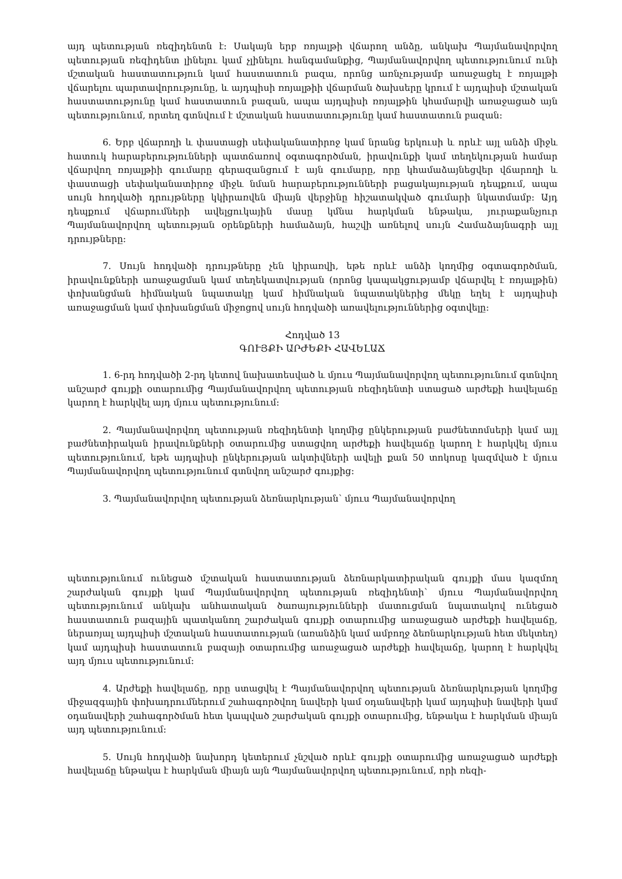այդ պետության ռեզիդենտն է: Սակայն երբ ռոյալթի վճարող անձը, անկախ Պայմանավոր­վող պետության ռեզիդենտ լինելու կամ չլինելու հանգամանքից, Պայմանավորվող պետությու­նում ունի մշտական հաստատություն կամ հաստատուն բազա, որոնց առնչությամբ առաջա­ցել է ռոյալթի վճարելու պարտավորությունը, և այդպիսի ռոյալթիի վճարման ծախսերը կրում է այդպիսի մշտական հաստատությունը կամ հաստատուն բազան, ապա այդպիսի ռոյալթին կհամարվի առաջացած այն պետությունում, որտեղ գտնվում է մշտական հաստատությունը կամ հաստատուն բազան:
6. Երբ վճարողի և փաստացի սեփականատիրոջ կամ նրանց երկուսի և որևէ այլ անձի միջև հատուկ հարաբերությունների պատճառով օգտագործման, իրավունքի կամ տեղեկութ­յան համար վճարվող ռոյալթիի գումարը գերազանցում է այն գումարը, որը կհամաձայնեցվեր վճարողի և փաստացի սեփականատիրոջ միջև նման հարաբերությունների բացակայության դեպքում, ապա սույն հոդվածի դրույթները կկիրառվեն միայն վերջինը հիշատակված գումարի նկատմամբ: Այդ դեպքում վճարումների ավելցուկային մասը կմնա հարկման ենթակա, յուրա­քանչյուր Պայմանավորվող պետության օրենքների համաձայն, հաշվի առնելով սույն Համա­ձայնագրի այլ դրույթները:
7. Սույն հոդվածի դրույթները չեն կիրառվի, եթե որևէ անձի կողմից օգտագործման, իրավունքների առաջացման կամ տեղեկատվության (որոնց կապակցությամբ վճարվել է ռոյալթին) փոխանցման հիմնական նպատակը կամ հիմնական նպատակներից մեկը եղել է այդպիսի առաջացման կամ փոխանցման միջոցով սույն հոդվածի առավելություններից օգտվելը:
Հոդված 13
ԳՈՒՅՔԻ ԱՐԺԵՔԻ ՀԱՎԵԼԱՃ
1. 6-րդ հոդվածի 2-րդ կետով նախատեսված և մյուս Պայմանավորվող պետությունում գտնվող անշարժ գույքի օտարումից Պայմանավորվող պետության ռեզիդենտի ստացած արժեքի հավելաճը կարող է հարկվել այդ մյուս պետությունում:
2. Պայմանավորվող պետության ռեզիդենտի կողմից ընկերության բաժնետոմսերի կամ այլ բաժնետիրական իրավունքների օտարումից ստացվող արժեքի հավելաճը կարող է հարկվել մյուս պետությունում, եթե այդպիսի ընկերության ակտիվների ավելի քան 50 տոկոսը կազմված է մյուս Պայմանավորվող պետությունում գտնվող անշարժ գույքից:
3. Պայմանավորվող պետության ձեռնարկության՝ մյուս Պայմանավորվող
պետությունում ունեցած մշտական հաստատության ձեռնարկատիրական գույքի մաս կազ­մող շարժական գույքի կամ Պայմանավորվող պետության ռեզիդենտի՝ մյուս Պայմանավորվող պետությունում անկախ անհատական ծառայությունների մատուցման նպատակով ունեցած հաստատուն բազային պատկանող շարժական գույքի օտարումից առաջացած արժեքի հավելաճը, ներառյալ այդպիսի մշտական հաստատության (առանձին կամ ամբողջ ձեռնարկության հետ մեկտեղ) կամ այդպիսի հաստատուն բազայի օտարումից առաջացած արժեքի հավելաճը, կարող է հարկվել այդ մյուս պետությունում:
4. Արժեքի հավելաճը, որը ստացվել է Պայմանավորվող պետության ձեռնարկության կողմից միջազգային փոխադրումներում շահագործվող նավերի կամ օդանավերի կամ այդ­պիսի նավերի կամ օդանավերի շահագործման հետ կապված շարժական գույքի օտարումից, ենթակա է հարկման միայն այդ պետությունում:
5. Սույն հոդվածի նախորդ կետերում չնշված որևէ գույքի օտարումից առաջացած ար­ժեքի հավելաճը ենթակա է հարկման միայն այն Պայմանավորվող պետությունում, որի ռեզի-